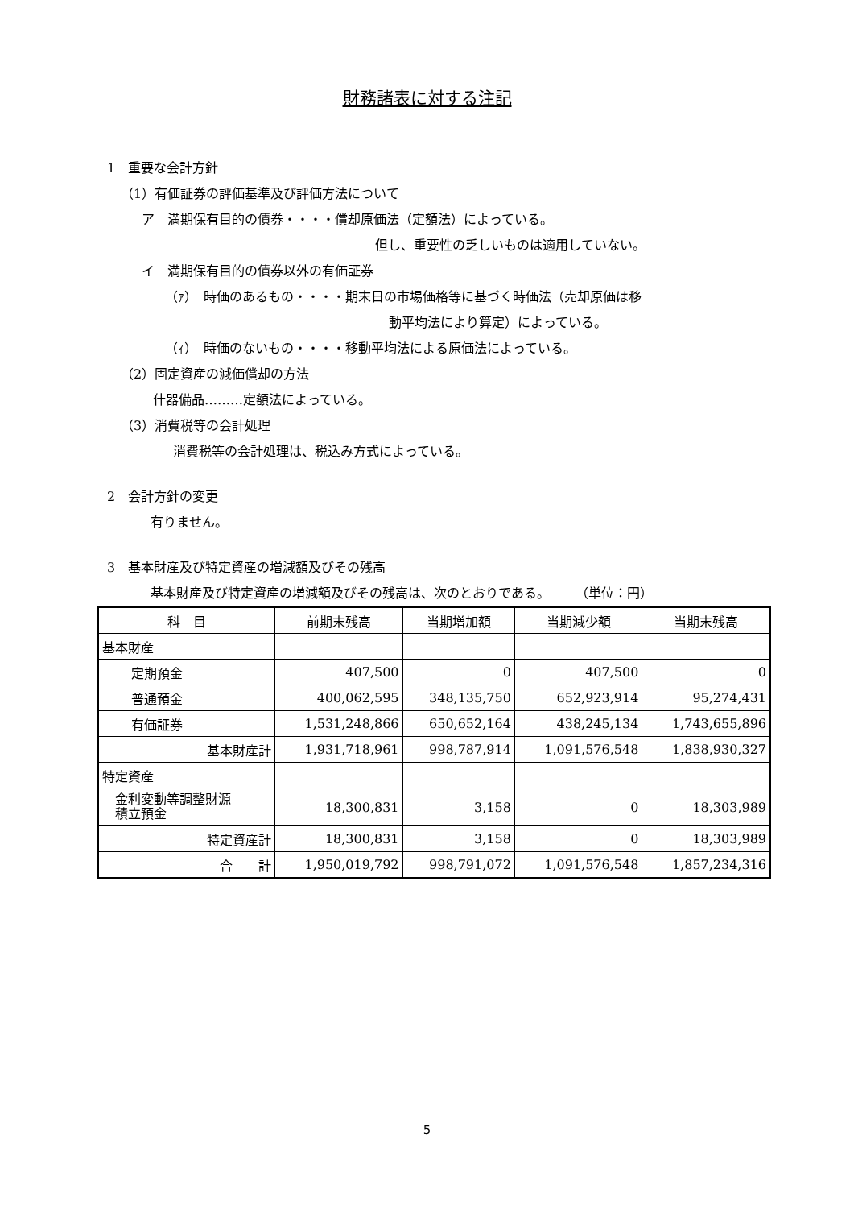財務諸表に対する注記
1　重要な会計方針
（1）有価証券の評価基準及び評価方法について
ア　満期保有目的の債券・・・・償却原価法（定額法）によっている。
但し、重要性の乏しいものは適用していない。
イ　満期保有目的の債券以外の有価証券
（ｧ）　時価のあるもの・・・・期末日の市場価格等に基づく時価法（売却原価は移
動平均法により算定）によっている。
（ｨ）　時価のないもの・・・・移動平均法による原価法によっている。
（2）固定資産の減価償却の方法
什器備品………定額法によっている。
（3）消費税等の会計処理
消費税等の会計処理は、税込み方式によっている。
2　会計方針の変更
有りません。
3　基本財産及び特定資産の増減額及びその残高
基本財産及び特定資産の増減額及びその残高は、次のとおりである。　　　（単位：円）
| 科 目 | 前期末残高 | 当期増加額 | 当期減少額 | 当期末残高 |
| --- | --- | --- | --- | --- |
| 基本財産 | | | | |
| 定期預金 | 407,500 | 0 | 407,500 | 0 |
| 普通預金 | 400,062,595 | 348,135,750 | 652,923,914 | 95,274,431 |
| 有価証券 | 1,531,248,866 | 650,652,164 | 438,245,134 | 1,743,655,896 |
| 基本財産計 | 1,931,718,961 | 998,787,914 | 1,091,576,548 | 1,838,930,327 |
| 特定資産 | | | | |
| 金利変動等調整財源 積立預金 | 18,300,831 | 3,158 | 0 | 18,303,989 |
| 特定資産計 | 18,300,831 | 3,158 | 0 | 18,303,989 |
| 合 計 | 1,950,019,792 | 998,791,072 | 1,091,576,548 | 1,857,234,316 |
5